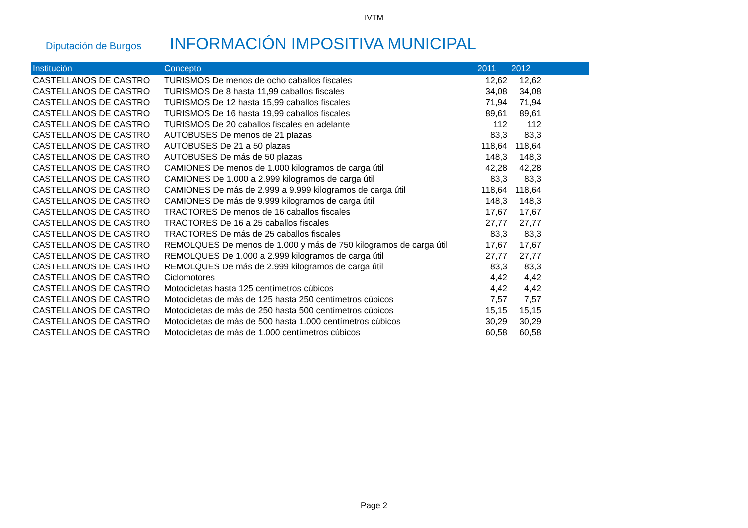IVTM
Diputación de Burgos
INFORMACIÓN IMPOSITIVA MUNICIPAL
| Institución | Concepto | 2011 | 2012 | |
| --- | --- | --- | --- | --- |
| CASTELLANOS DE CASTRO | TURISMOS De menos de ocho caballos fiscales | 12,62 | 12,62 | |
| CASTELLANOS DE CASTRO | TURISMOS De 8 hasta 11,99 caballos fiscales | 34,08 | 34,08 | |
| CASTELLANOS DE CASTRO | TURISMOS De 12 hasta 15,99 caballos fiscales | 71,94 | 71,94 | |
| CASTELLANOS DE CASTRO | TURISMOS De 16 hasta 19,99 caballos fiscales | 89,61 | 89,61 | |
| CASTELLANOS DE CASTRO | TURISMOS De 20 caballos fiscales en adelante | 112 | 112 | |
| CASTELLANOS DE CASTRO | AUTOBUSES De menos de 21 plazas | 83,3 | 83,3 | |
| CASTELLANOS DE CASTRO | AUTOBUSES De 21 a 50 plazas | 118,64 | 118,64 | |
| CASTELLANOS DE CASTRO | AUTOBUSES De más de 50 plazas | 148,3 | 148,3 | |
| CASTELLANOS DE CASTRO | CAMIONES De menos de 1.000 kilogramos de carga útil | 42,28 | 42,28 | |
| CASTELLANOS DE CASTRO | CAMIONES De 1.000 a 2.999 kilogramos de carga útil | 83,3 | 83,3 | |
| CASTELLANOS DE CASTRO | CAMIONES De más de 2.999 a 9.999 kilogramos de carga útil | 118,64 | 118,64 | |
| CASTELLANOS DE CASTRO | CAMIONES De más de 9.999 kilogramos de carga útil | 148,3 | 148,3 | |
| CASTELLANOS DE CASTRO | TRACTORES De menos de 16 caballos fiscales | 17,67 | 17,67 | |
| CASTELLANOS DE CASTRO | TRACTORES De 16 a 25 caballos fiscales | 27,77 | 27,77 | |
| CASTELLANOS DE CASTRO | TRACTORES De más de 25 caballos fiscales | 83,3 | 83,3 | |
| CASTELLANOS DE CASTRO | REMOLQUES De menos de 1.000 y más de 750 kilogramos de carga útil | 17,67 | 17,67 | |
| CASTELLANOS DE CASTRO | REMOLQUES De 1.000 a 2.999 kilogramos de carga útil | 27,77 | 27,77 | |
| CASTELLANOS DE CASTRO | REMOLQUES De más de 2.999 kilogramos de carga útil | 83,3 | 83,3 | |
| CASTELLANOS DE CASTRO | Ciclomotores | 4,42 | 4,42 | |
| CASTELLANOS DE CASTRO | Motocicletas hasta 125 centímetros cúbicos | 4,42 | 4,42 | |
| CASTELLANOS DE CASTRO | Motocicletas de más de 125 hasta 250 centímetros cúbicos | 7,57 | 7,57 | |
| CASTELLANOS DE CASTRO | Motocicletas de más de 250 hasta 500 centímetros cúbicos | 15,15 | 15,15 | |
| CASTELLANOS DE CASTRO | Motocicletas de más de 500 hasta 1.000 centímetros cúbicos | 30,29 | 30,29 | |
| CASTELLANOS DE CASTRO | Motocicletas de más de 1.000 centímetros cúbicos | 60,58 | 60,58 | |
Page 2